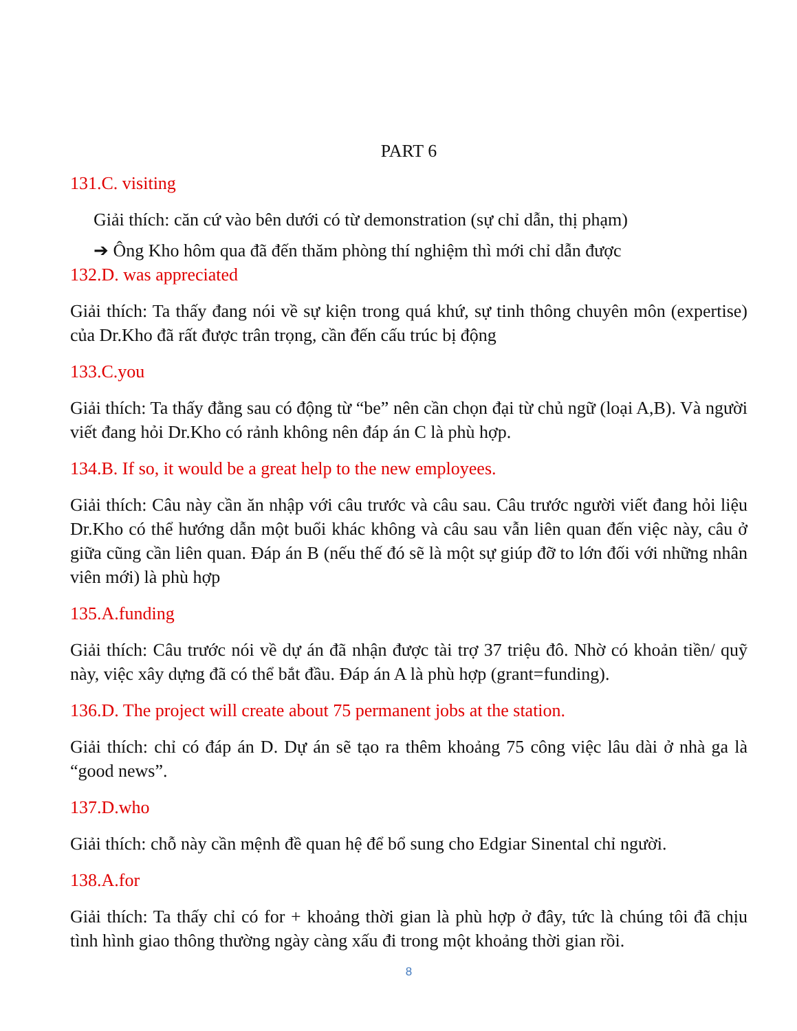​
PART 6
131.C. visiting
Giải thích: căn cứ vào bên dưới có từ demonstration (sự chỉ dẫn, thị phạm)
➔ Ông Kho hôm qua đã đến thăm phòng thí nghiệm thì mới chỉ dẫn được
132.D. was appreciated
Giải thích: Ta thấy đang nói về sự kiện trong quá khứ, sự tinh thông chuyên môn (expertise) của Dr.Kho đã rất được trân trọng, cần đến cấu trúc bị động
133.C.you
Giải thích: Ta thấy đằng sau có động từ “be” nên cần chọn đại từ chủ ngữ (loại A,B). Và người viết đang hỏi Dr.Kho có rảnh không nên đáp án C là phù hợp.
134.B. If so, it would be a great help to the new employees.
Giải thích: Câu này cần ăn nhập với câu trước và câu sau. Câu trước người viết đang hỏi liệu Dr.Kho có thể hướng dẫn một buổi khác không và câu sau vẫn liên quan đến việc này, câu ở giữa cũng cần liên quan. Đáp án B (nếu thế đó sẽ là một sự giúp đỡ to lớn đối với những nhân viên mới) là phù hợp
135.A.funding
Giải thích: Câu trước nói về dự án đã nhận được tài trợ 37 triệu đô. Nhờ có khoản tiền/ quỹ này, việc xây dựng đã có thể bắt đầu. Đáp án A là phù hợp (grant=funding).
136.D. The project will create about 75 permanent jobs at the station.
Giải thích: chỉ có đáp án D. Dự án sẽ tạo ra thêm khoảng 75 công việc lâu dài ở nhà ga là “good news”.
137.D.who
Giải thích: chỗ này cần mệnh đề quan hệ để bổ sung cho Edgiar Sinental chỉ người.
138.A.for
Giải thích: Ta thấy chỉ có for + khoảng thời gian là phù hợp ở đây, tức là chúng tôi đã chịu tình hình giao thông thường ngày càng xấu đi trong một khoảng thời gian rồi.
8